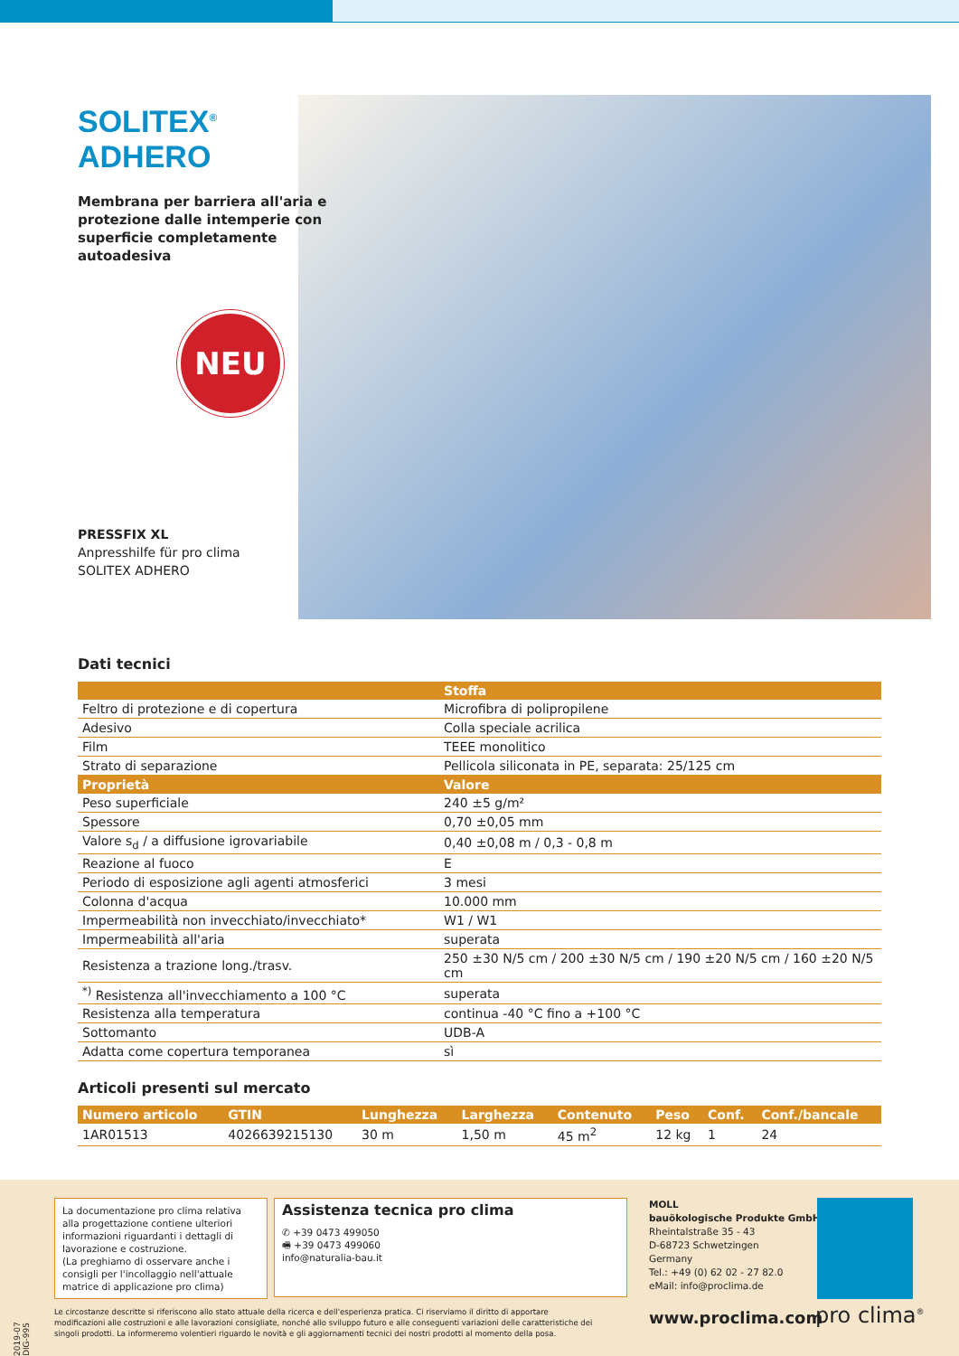SOLITEX<sup>®</sup> ADHERO
Membrana per barriera all'aria e protezione dalle intemperie con superficie completamente autoadesiva
NEU
PRESSFIX XL
Anpresshilfe für pro clima
SOLITEX ADHERO
Dati tecnici
| | Stoffa |
| --- | --- |
| Feltro di protezione e di copertura | Microfibra di polipropilene |
| Adesivo | Colla speciale acrilica |
| Film | TEEE monolitico |
| Strato di separazione | Pellicola siliconata in PE, separata: 25/125 cm |
| Proprietà | Valore |
| Peso superficiale | 240 ±5 g/m² |
| Spessore | 0,70 ±0,05 mm |
| Valore s<sub>d</sub> / a diffusione igrovariabile | 0,40 ±0,08 m / 0,3 - 0,8 m |
| Reazione al fuoco | E |
| Periodo di esposizione agli agenti atmosferici | 3 mesi |
| Colonna d'acqua | 10.000 mm |
| Impermeabilità non invecchiato/invecchiato* | W1 / W1 |
| Impermeabilità all'aria | superata |
| Resistenza a trazione long./trasv. | 250 ±30 N/5 cm / 200 ±30 N/5 cm / 190 ±20 N/5 cm / 160 ±20 N/5 cm |
| <sup>*)</sup> Resistenza all'invecchiamento a 100 °C | superata |
| Resistenza alla temperatura | continua -40 °C fino a +100 °C |
| Sottomanto | UDB-A |
| Adatta come copertura temporanea | sì |
Articoli presenti sul mercato
| Numero articolo | GTIN | Lunghezza | Larghezza | Contenuto | Peso | Conf. | Conf./bancale |
| --- | --- | --- | --- | --- | --- | --- | --- |
| 1AR01513 | 4026639215130 | 30 m | 1,50 m | 45 m<sup>2</sup> | 12 kg | 1 | 24 |
2019-07 DIG-995
La documentazione pro clima relativa alla progettazione contiene ulteriori informazioni riguardanti i dettagli di lavorazione e costruzione.
(La preghiamo di osservare anche i consigli per l'incollaggio nell'attuale matrice di applicazione pro clima)
Assistenza tecnica pro clima
✆ +39 0473 499050
🖷 +39 0473 499060
info@naturalia-bau.it
MOLL
bauökologische Produkte GmbH
Rheintalstraße 35 - 43
D-68723 Schwetzingen
Germany
Tel.: +49 (0) 62 02 - 27 82.0
eMail: info@proclima.de
www.proclima.com pro clima<sup>®</sup>
Le circostanze descritte si riferiscono allo stato attuale della ricerca e dell'esperienza pratica. Ci riserviamo il diritto di apportare modificazioni alle costruzioni e alle lavorazioni consigliate, nonché allo sviluppo futuro e alle conseguenti variazioni delle caratteristiche dei singoli prodotti. La informeremo volentieri riguardo le novità e gli aggiornamenti tecnici dei nostri prodotti al momento della posa.